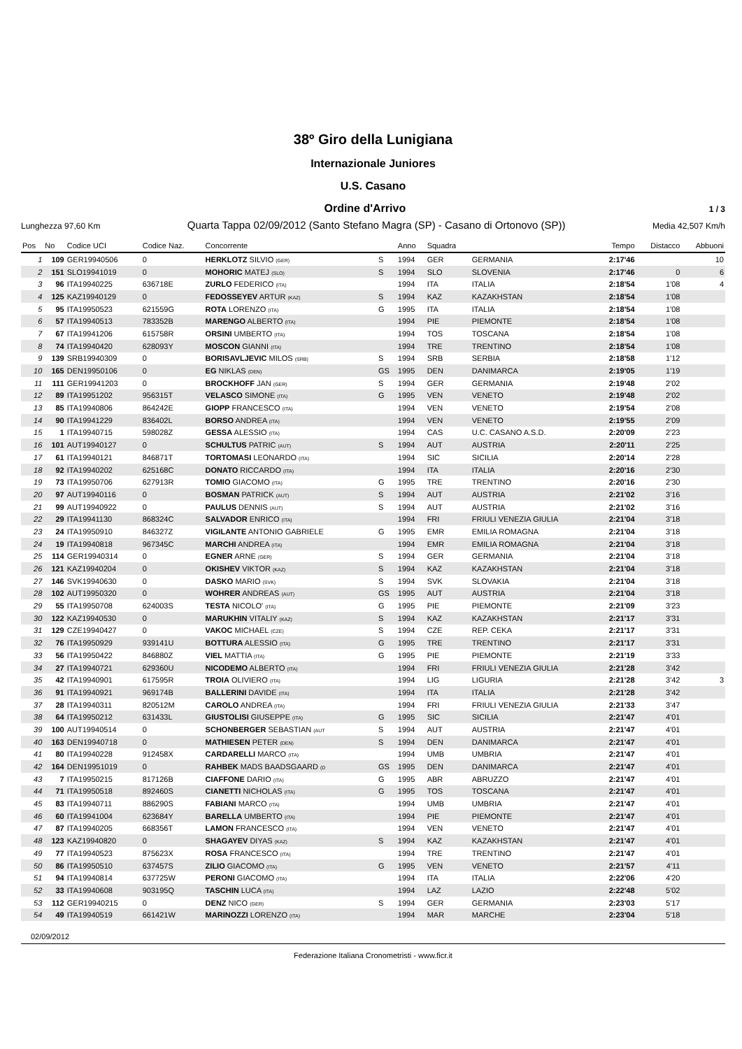38º Giro della Lunigiana
Internazionale Juniores
U.S. Casano
Ordine d'Arrivo 1 / 3
Lunghezza 97,60 Km Quarta Tappa 02/09/2012 (Santo Stefano Magra (SP) - Casano di Ortonovo (SP)) Media 42,507 Km/h
| Pos | No | Codice UCI | Codice Naz. | Concorrente | | Anno | Squadra | | Tempo | Distacco | Abbuoni |
| --- | --- | --- | --- | --- | --- | --- | --- | --- | --- | --- | --- |
| 1 | 109 | GER19940506 | 0 | HERKLOTZ SILVIO (GER) | S | 1994 | GER | GERMANIA | 2:17'46 | | 10 |
| 2 | 151 | SLO19941019 | 0 | MOHORIC MATEJ (SLO) | S | 1994 | SLO | SLOVENIA | 2:17'46 | 0 | 6 |
| 3 | 96 | ITA19940225 | 636718E | ZURLO FEDERICO (ITA) | | 1994 | ITA | ITALIA | 2:18'54 | 1'08 | 4 |
| 4 | 125 | KAZ19940129 | 0 | FEDOSSEYEV ARTUR (KAZ) | S | 1994 | KAZ | KAZAKHSTAN | 2:18'54 | 1'08 | |
| 5 | 95 | ITA19950523 | 621559G | ROTA LORENZO (ITA) | G | 1995 | ITA | ITALIA | 2:18'54 | 1'08 | |
| 6 | 57 | ITA19940513 | 783352B | MARENGO ALBERTO (ITA) | | 1994 | PIE | PIEMONTE | 2:18'54 | 1'08 | |
| 7 | 67 | ITA19941206 | 615758R | ORSINI UMBERTO (ITA) | | 1994 | TOS | TOSCANA | 2:18'54 | 1'08 | |
| 8 | 74 | ITA19940420 | 628093Y | MOSCON GIANNI (ITA) | | 1994 | TRE | TRENTINO | 2:18'54 | 1'08 | |
| 9 | 139 | SRB19940309 | 0 | BORISAVLJEVIC MILOS (SRB) | S | 1994 | SRB | SERBIA | 2:18'58 | 1'12 | |
| 10 | 165 | DEN19950106 | 0 | EG NIKLAS (DEN) | GS | 1995 | DEN | DANIMARCA | 2:19'05 | 1'19 | |
| 11 | 111 | GER19941203 | 0 | BROCKHOFF JAN (GER) | S | 1994 | GER | GERMANIA | 2:19'48 | 2'02 | |
| 12 | 89 | ITA19951202 | 956315T | VELASCO SIMONE (ITA) | G | 1995 | VEN | VENETO | 2:19'48 | 2'02 | |
| 13 | 85 | ITA19940806 | 864242E | GIOPP FRANCESCO (ITA) | | 1994 | VEN | VENETO | 2:19'54 | 2'08 | |
| 14 | 90 | ITA19941229 | 836402L | BORSO ANDREA (ITA) | | 1994 | VEN | VENETO | 2:19'55 | 2'09 | |
| 15 | 1 | ITA19940715 | 598028Z | GESSA ALESSIO (ITA) | | 1994 | CAS | U.C. CASANO A.S.D. | 2:20'09 | 2'23 | |
| 16 | 101 | AUT19940127 | 0 | SCHULTUS PATRIC (AUT) | S | 1994 | AUT | AUSTRIA | 2:20'11 | 2'25 | |
| 17 | 61 | ITA19940121 | 846871T | TORTOMASI LEONARDO (ITA) | | 1994 | SIC | SICILIA | 2:20'14 | 2'28 | |
| 18 | 92 | ITA19940202 | 625168C | DONATO RICCARDO (ITA) | | 1994 | ITA | ITALIA | 2:20'16 | 2'30 | |
| 19 | 73 | ITA19950706 | 627913R | TOMIO GIACOMO (ITA) | G | 1995 | TRE | TRENTINO | 2:20'16 | 2'30 | |
| 20 | 97 | AUT19940116 | 0 | BOSMAN PATRICK (AUT) | S | 1994 | AUT | AUSTRIA | 2:21'02 | 3'16 | |
| 21 | 99 | AUT19940922 | 0 | PAULUS DENNIS (AUT) | S | 1994 | AUT | AUSTRIA | 2:21'02 | 3'16 | |
| 22 | 29 | ITA19941130 | 868324C | SALVADOR ENRICO (ITA) | | 1994 | FRI | FRIULI VENEZIA GIULIA | 2:21'04 | 3'18 | |
| 23 | 24 | ITA19950910 | 846327Z | VIGILANTE ANTONIO GABRIELE | G | 1995 | EMR | EMILIA ROMAGNA | 2:21'04 | 3'18 | |
| 24 | 19 | ITA19940818 | 967345C | MARCHI ANDREA (ITA) | | 1994 | EMR | EMILIA ROMAGNA | 2:21'04 | 3'18 | |
| 25 | 114 | GER19940314 | 0 | EGNER ARNE (GER) | S | 1994 | GER | GERMANIA | 2:21'04 | 3'18 | |
| 26 | 121 | KAZ19940204 | 0 | OKISHEV VIKTOR (KAZ) | S | 1994 | KAZ | KAZAKHSTAN | 2:21'04 | 3'18 | |
| 27 | 146 | SVK19940630 | 0 | DASKO MARIO (SVK) | S | 1994 | SVK | SLOVAKIA | 2:21'04 | 3'18 | |
| 28 | 102 | AUT19950320 | 0 | WOHRER ANDREAS (AUT) | GS | 1995 | AUT | AUSTRIA | 2:21'04 | 3'18 | |
| 29 | 55 | ITA19950708 | 624003S | TESTA NICOLO' (ITA) | G | 1995 | PIE | PIEMONTE | 2:21'09 | 3'23 | |
| 30 | 122 | KAZ19940530 | 0 | MARUKHIN VITALIY (KAZ) | S | 1994 | KAZ | KAZAKHSTAN | 2:21'17 | 3'31 | |
| 31 | 129 | CZE19940427 | 0 | VAKOC MICHAEL (CZE) | S | 1994 | CZE | REP. CEKA | 2:21'17 | 3'31 | |
| 32 | 76 | ITA19950929 | 939141U | BOTTURA ALESSIO (ITA) | G | 1995 | TRE | TRENTINO | 2:21'17 | 3'31 | |
| 33 | 56 | ITA19950422 | 846880Z | VIEL MATTIA (ITA) | G | 1995 | PIE | PIEMONTE | 2:21'19 | 3'33 | |
| 34 | 27 | ITA19940721 | 629360U | NICODEMO ALBERTO (ITA) | | 1994 | FRI | FRIULI VENEZIA GIULIA | 2:21'28 | 3'42 | |
| 35 | 42 | ITA19940901 | 617595R | TROIA OLIVIERO (ITA) | | 1994 | LIG | LIGURIA | 2:21'28 | 3'42 | 3 |
| 36 | 91 | ITA19940921 | 969174B | BALLERINI DAVIDE (ITA) | | 1994 | ITA | ITALIA | 2:21'28 | 3'42 | |
| 37 | 28 | ITA19940311 | 820512M | CAROLO ANDREA (ITA) | | 1994 | FRI | FRIULI VENEZIA GIULIA | 2:21'33 | 3'47 | |
| 38 | 64 | ITA19950212 | 631433L | GIUSTOLISI GIUSEPPE (ITA) | G | 1995 | SIC | SICILIA | 2:21'47 | 4'01 | |
| 39 | 100 | AUT19940514 | 0 | SCHONBERGER SEBASTIAN (AUT | S | 1994 | AUT | AUSTRIA | 2:21'47 | 4'01 | |
| 40 | 163 | DEN19940718 | 0 | MATHIESEN PETER (DEN) | S | 1994 | DEN | DANIMARCA | 2:21'47 | 4'01 | |
| 41 | 80 | ITA19940228 | 912458X | CARDARELLI MARCO (ITA) | | 1994 | UMB | UMBRIA | 2:21'47 | 4'01 | |
| 42 | 164 | DEN19951019 | 0 | RAHBEK MADS BAADSGAARD (D | GS | 1995 | DEN | DANIMARCA | 2:21'47 | 4'01 | |
| 43 | 7 | ITA19950215 | 817126B | CIAFFONE DARIO (ITA) | G | 1995 | ABR | ABRUZZO | 2:21'47 | 4'01 | |
| 44 | 71 | ITA19950518 | 892460S | CIANETTI NICHOLAS (ITA) | G | 1995 | TOS | TOSCANA | 2:21'47 | 4'01 | |
| 45 | 83 | ITA19940711 | 886290S | FABIANI MARCO (ITA) | | 1994 | UMB | UMBRIA | 2:21'47 | 4'01 | |
| 46 | 60 | ITA19941004 | 623684Y | BARELLA UMBERTO (ITA) | | 1994 | PIE | PIEMONTE | 2:21'47 | 4'01 | |
| 47 | 87 | ITA19940205 | 668356T | LAMON FRANCESCO (ITA) | | 1994 | VEN | VENETO | 2:21'47 | 4'01 | |
| 48 | 123 | KAZ19940820 | 0 | SHAGAYEV DIYAS (KAZ) | S | 1994 | KAZ | KAZAKHSTAN | 2:21'47 | 4'01 | |
| 49 | 77 | ITA19940523 | 875623X | ROSA FRANCESCO (ITA) | | 1994 | TRE | TRENTINO | 2:21'47 | 4'01 | |
| 50 | 86 | ITA19950510 | 637457S | ZILIO GIACOMO (ITA) | G | 1995 | VEN | VENETO | 2:21'57 | 4'11 | |
| 51 | 94 | ITA19940814 | 637725W | PERONI GIACOMO (ITA) | | 1994 | ITA | ITALIA | 2:22'06 | 4'20 | |
| 52 | 33 | ITA19940608 | 903195Q | TASCHIN LUCA (ITA) | | 1994 | LAZ | LAZIO | 2:22'48 | 5'02 | |
| 53 | 112 | GER19940215 | 0 | DENZ NICO (GER) | S | 1994 | GER | GERMANIA | 2:23'03 | 5'17 | |
| 54 | 49 | ITA19940519 | 661421W | MARINOZZI LORENZO (ITA) | | 1994 | MAR | MARCHE | 2:23'04 | 5'18 | |
02/09/2012
Federazione Italiana Cronometristi - www.ficr.it